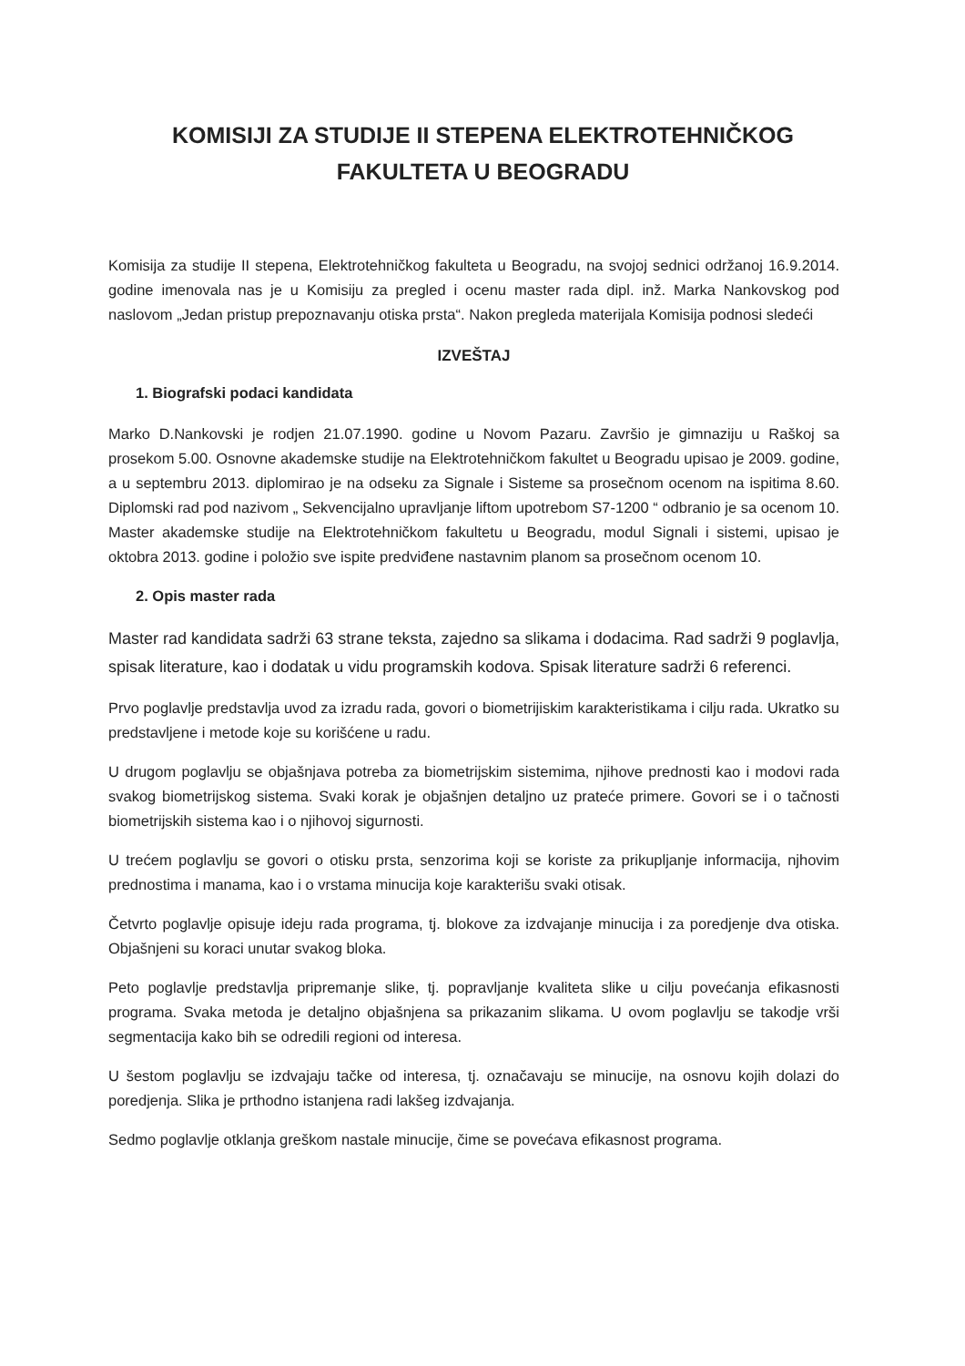KOMISIJI ZA STUDIJE II STEPENA ELEKTROTEHNIČKOG
FAKULTETA U BEOGRADU
Komisija za studije II stepena, Elektrotehničkog fakulteta u Beogradu, na svojoj sednici održanoj 16.9.2014. godine imenovala nas je u Komisiju za pregled i ocenu master rada dipl. inž. Marka Nankovskog pod naslovom „Jedan pristup prepoznavanju otiska prsta“. Nakon pregleda materijala Komisija podnosi sledeći
IZVEŠTAJ
1. Biografski podaci kandidata
Marko D.Nankovski je rodjen 21.07.1990. godine u Novom Pazaru. Završio je gimnaziju u Raškoj sa prosekom 5.00. Osnovne akademske studije na Elektrotehničkom fakultet u Beogradu upisao je 2009. godine, a u septembru 2013. diplomirao je na odseku za Signale i Sisteme sa prosečnom ocenom na ispitima 8.60. Diplomski rad pod nazivom „ Sekvencijalno upravljanje liftom upotrebom S7-1200 “ odbranio je sa ocenom 10. Master akademske studije na Elektrotehničkom fakultetu u Beogradu, modul Signali i sistemi, upisao je oktobra 2013. godine i položio sve ispite predviđene nastavnim planom sa prosečnom ocenom 10.
2. Opis master rada
Master rad kandidata sadrži 63 strane teksta, zajedno sa slikama i dodacima. Rad sadrži 9 poglavlja, spisak literature, kao i dodatak u vidu programskih kodova. Spisak literature sadrži 6 referenci.
Prvo poglavlje predstavlja uvod za izradu rada, govori o biometrijiskim karakteristikama i cilju rada. Ukratko su predstavljene i metode koje su korišćene u radu.
U drugom poglavlju se objašnjava potreba za biometrijskim sistemima, njihove prednosti kao i modovi rada svakog biometrijskog sistema. Svaki korak je objašnjen detaljno uz prateće primere. Govori se i o tačnosti biometrijskih sistema kao i o njihovoj sigurnosti.
U trećem poglavlju se govori o otisku prsta, senzorima koji se koriste za prikupljanje informacija, njhovim prednostima i manama, kao i o vrstama minucija koje karakterišu svaki otisak.
Četvrto poglavlje opisuje ideju rada programa, tj. blokove za izdvajanje minucija i za poredjenje dva otiska. Objašnjeni su koraci unutar svakog bloka.
Peto poglavlje predstavlja pripremanje slike, tj. popravljanje kvaliteta slike u cilju povećanja efikasnosti programa. Svaka metoda je detaljno objašnjena sa prikazanim slikama. U ovom poglavlju se takodje vrši segmentacija kako bih se odredili regioni od interesa.
U šestom poglavlju se izdvajaju tačke od interesa, tj. označavaju se minucije, na osnovu kojih dolazi do poredjenja. Slika je prthodno istanjena radi lakšeg izdvajanja.
Sedmo poglavlje otklanja greškom nastale minucije, čime se povećava efikasnost programa.